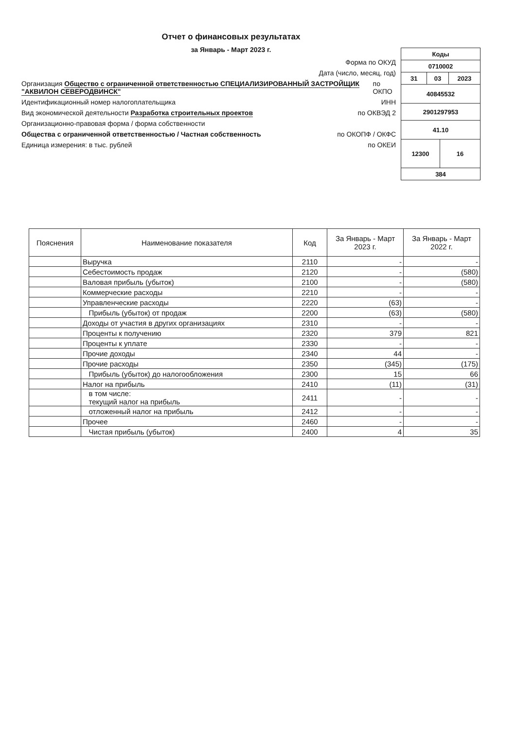Отчет о финансовых результатах
за Январь - Март 2023 г.
Форма по ОКУД
Дата (число, месяц, год)
Организация Общество с ограниченной ответственностью СПЕЦИАЛИЗИРОВАННЫЙ ЗАСТРОЙЩИК "АКВИЛОН СЕВЕРОДВИНСК" по ОКПО
Идентификационный номер налогоплательщика ИНН
Вид экономической деятельности Разработка строительных проектов по ОКВЭД 2
Организационно-правовая форма / форма собственности
Общества с ограниченной ответственностью / Частная собственность по ОКОПФ / ОКФС
Единица измерения: в тыс. рублей по ОКЕИ
| Коды | | | |
| 0710002 | | | |
| 31 | 03 | | 2023 |
| 40845532 | | | |
| 2901297953 | | | |
| 41.10 | | | |
| 12300 | | 16 | |
| 384 | | | |
| Пояснения | Наименование показателя | Код | За Январь - Март 2023 г. | За Январь - Март 2022 г. |
| --- | --- | --- | --- | --- |
| | Выручка | 2110 | - | - |
| | Себестоимость продаж | 2120 | - | (580) |
| | Валовая прибыль (убыток) | 2100 | - | (580) |
| | Коммерческие расходы | 2210 | - | - |
| | Управленческие расходы | 2220 | (63) | - |
| | Прибыль (убыток) от продаж | 2200 | (63) | (580) |
| | Доходы от участия в других организациях | 2310 | - | - |
| | Проценты к получению | 2320 | 379 | 821 |
| | Проценты к уплате | 2330 | - | - |
| | Прочие доходы | 2340 | 44 | - |
| | Прочие расходы | 2350 | (345) | (175) |
| | Прибыль (убыток) до налогообложения | 2300 | 15 | 66 |
| | Налог на прибыль | 2410 | (11) | (31) |
| | в том числе: текущий налог на прибыль | 2411 | - | - |
| | отложенный налог на прибыль | 2412 | - | - |
| | Прочее | 2460 | - | - |
| | Чистая прибыль (убыток) | 2400 | 4 | 35 |